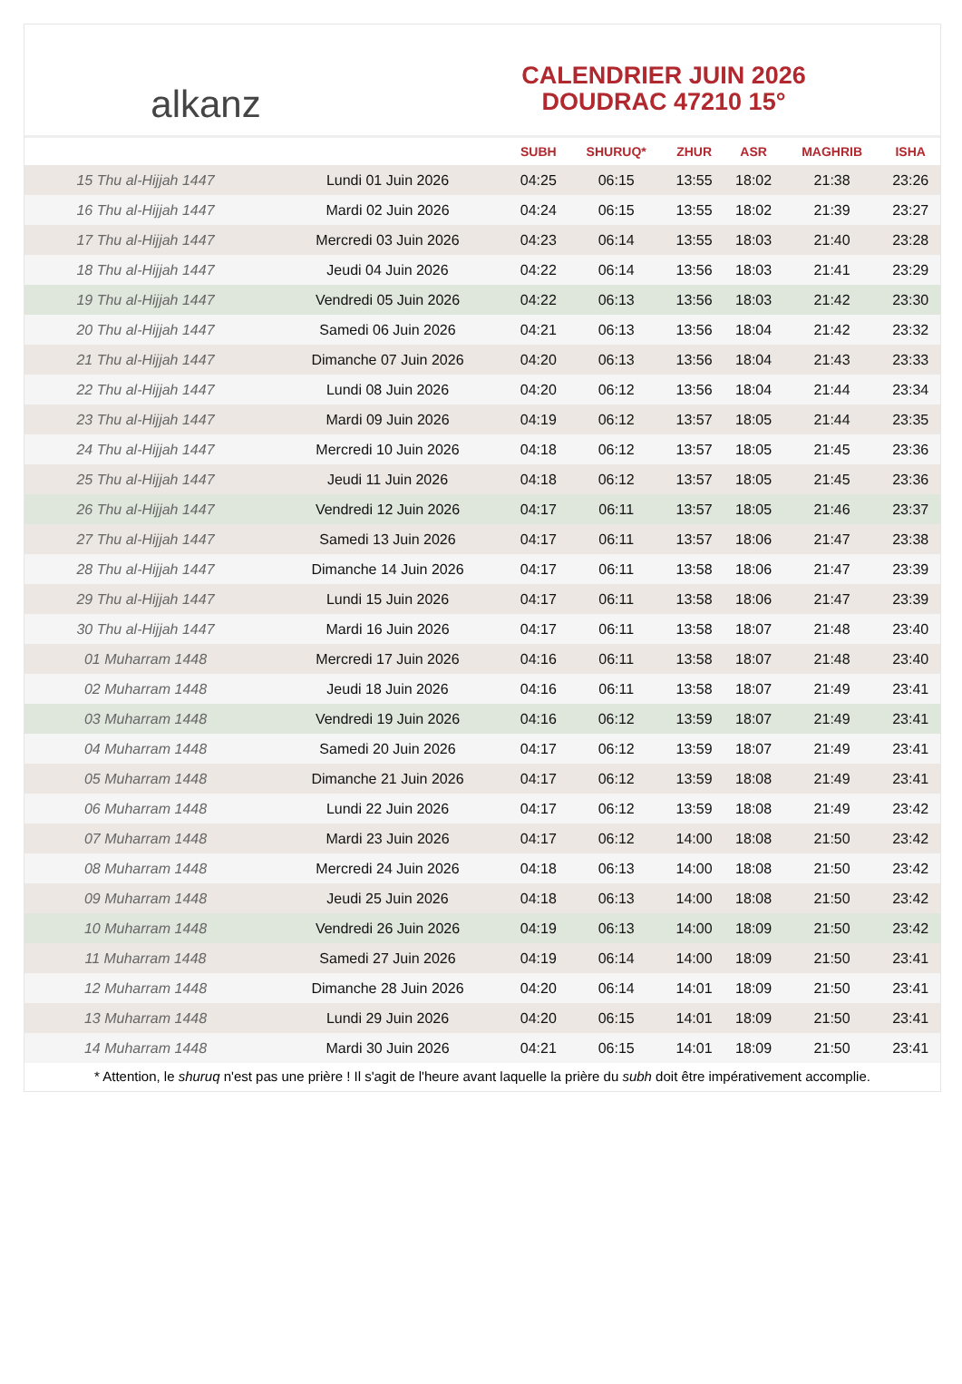alkanz
CALENDRIER JUIN 2026
DOUDRAC 47210 15°
| | | SUBH | SHURUQ* | ZHUR | ASR | MAGHRIB | ISHA |
| --- | --- | --- | --- | --- | --- | --- | --- |
| 15 Thu al-Hijjah 1447 | Lundi 01 Juin 2026 | 04:25 | 06:15 | 13:55 | 18:02 | 21:38 | 23:26 |
| 16 Thu al-Hijjah 1447 | Mardi 02 Juin 2026 | 04:24 | 06:15 | 13:55 | 18:02 | 21:39 | 23:27 |
| 17 Thu al-Hijjah 1447 | Mercredi 03 Juin 2026 | 04:23 | 06:14 | 13:55 | 18:03 | 21:40 | 23:28 |
| 18 Thu al-Hijjah 1447 | Jeudi 04 Juin 2026 | 04:22 | 06:14 | 13:56 | 18:03 | 21:41 | 23:29 |
| 19 Thu al-Hijjah 1447 | Vendredi 05 Juin 2026 | 04:22 | 06:13 | 13:56 | 18:03 | 21:42 | 23:30 |
| 20 Thu al-Hijjah 1447 | Samedi 06 Juin 2026 | 04:21 | 06:13 | 13:56 | 18:04 | 21:42 | 23:32 |
| 21 Thu al-Hijjah 1447 | Dimanche 07 Juin 2026 | 04:20 | 06:13 | 13:56 | 18:04 | 21:43 | 23:33 |
| 22 Thu al-Hijjah 1447 | Lundi 08 Juin 2026 | 04:20 | 06:12 | 13:56 | 18:04 | 21:44 | 23:34 |
| 23 Thu al-Hijjah 1447 | Mardi 09 Juin 2026 | 04:19 | 06:12 | 13:57 | 18:05 | 21:44 | 23:35 |
| 24 Thu al-Hijjah 1447 | Mercredi 10 Juin 2026 | 04:18 | 06:12 | 13:57 | 18:05 | 21:45 | 23:36 |
| 25 Thu al-Hijjah 1447 | Jeudi 11 Juin 2026 | 04:18 | 06:12 | 13:57 | 18:05 | 21:45 | 23:36 |
| 26 Thu al-Hijjah 1447 | Vendredi 12 Juin 2026 | 04:17 | 06:11 | 13:57 | 18:05 | 21:46 | 23:37 |
| 27 Thu al-Hijjah 1447 | Samedi 13 Juin 2026 | 04:17 | 06:11 | 13:57 | 18:06 | 21:47 | 23:38 |
| 28 Thu al-Hijjah 1447 | Dimanche 14 Juin 2026 | 04:17 | 06:11 | 13:58 | 18:06 | 21:47 | 23:39 |
| 29 Thu al-Hijjah 1447 | Lundi 15 Juin 2026 | 04:17 | 06:11 | 13:58 | 18:06 | 21:47 | 23:39 |
| 30 Thu al-Hijjah 1447 | Mardi 16 Juin 2026 | 04:17 | 06:11 | 13:58 | 18:07 | 21:48 | 23:40 |
| 01 Muharram 1448 | Mercredi 17 Juin 2026 | 04:16 | 06:11 | 13:58 | 18:07 | 21:48 | 23:40 |
| 02 Muharram 1448 | Jeudi 18 Juin 2026 | 04:16 | 06:11 | 13:58 | 18:07 | 21:49 | 23:41 |
| 03 Muharram 1448 | Vendredi 19 Juin 2026 | 04:16 | 06:12 | 13:59 | 18:07 | 21:49 | 23:41 |
| 04 Muharram 1448 | Samedi 20 Juin 2026 | 04:17 | 06:12 | 13:59 | 18:07 | 21:49 | 23:41 |
| 05 Muharram 1448 | Dimanche 21 Juin 2026 | 04:17 | 06:12 | 13:59 | 18:08 | 21:49 | 23:41 |
| 06 Muharram 1448 | Lundi 22 Juin 2026 | 04:17 | 06:12 | 13:59 | 18:08 | 21:49 | 23:42 |
| 07 Muharram 1448 | Mardi 23 Juin 2026 | 04:17 | 06:12 | 14:00 | 18:08 | 21:50 | 23:42 |
| 08 Muharram 1448 | Mercredi 24 Juin 2026 | 04:18 | 06:13 | 14:00 | 18:08 | 21:50 | 23:42 |
| 09 Muharram 1448 | Jeudi 25 Juin 2026 | 04:18 | 06:13 | 14:00 | 18:08 | 21:50 | 23:42 |
| 10 Muharram 1448 | Vendredi 26 Juin 2026 | 04:19 | 06:13 | 14:00 | 18:09 | 21:50 | 23:42 |
| 11 Muharram 1448 | Samedi 27 Juin 2026 | 04:19 | 06:14 | 14:00 | 18:09 | 21:50 | 23:41 |
| 12 Muharram 1448 | Dimanche 28 Juin 2026 | 04:20 | 06:14 | 14:01 | 18:09 | 21:50 | 23:41 |
| 13 Muharram 1448 | Lundi 29 Juin 2026 | 04:20 | 06:15 | 14:01 | 18:09 | 21:50 | 23:41 |
| 14 Muharram 1448 | Mardi 30 Juin 2026 | 04:21 | 06:15 | 14:01 | 18:09 | 21:50 | 23:41 |
* Attention, le shuruq n'est pas une prière ! Il s'agit de l'heure avant laquelle la prière du subh doit être impérativement accomplie.